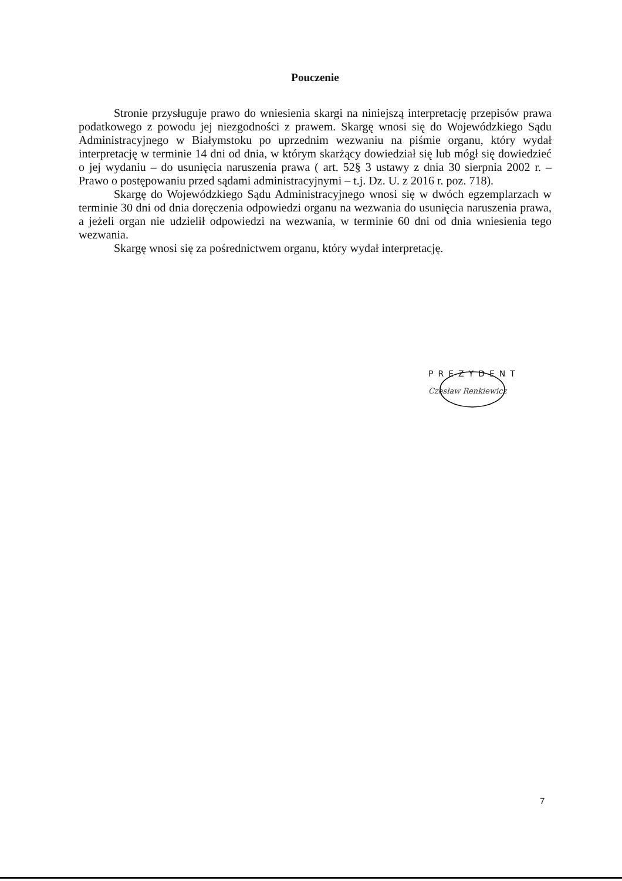Pouczenie
Stronie przysługuje prawo do wniesienia skargi na niniejszą interpretację przepisów prawa podatkowego z powodu jej niezgodności z prawem. Skargę wnosi się do Wojewódzkiego Sądu Administracyjnego w Białymstoku po uprzednim wezwaniu na piśmie organu, który wydał interpretację w terminie 14 dni od dnia, w którym skarżący dowiedział się lub mógł się dowiedzieć o jej wydaniu – do usunięcia naruszenia prawa ( art. 52§ 3 ustawy z dnia 30 sierpnia 2002 r. – Prawo o postępowaniu przed sądami administracyjnymi – t.j. Dz. U. z 2016 r. poz. 718).
Skargę do Wojewódzkiego Sądu Administracyjnego wnosi się w dwóch egzemplarzach w terminie 30 dni od dnia doręczenia odpowiedzi organu na wezwania do usunięcia naruszenia prawa, a jeżeli organ nie udzielił odpowiedzi na wezwania, w terminie 60 dni od dnia wniesienia tego wezwania.
Skargę wnosi się za pośrednictwem organu, który wydał interpretację.
PREZYDENT
Czesław Renkiewicz
7